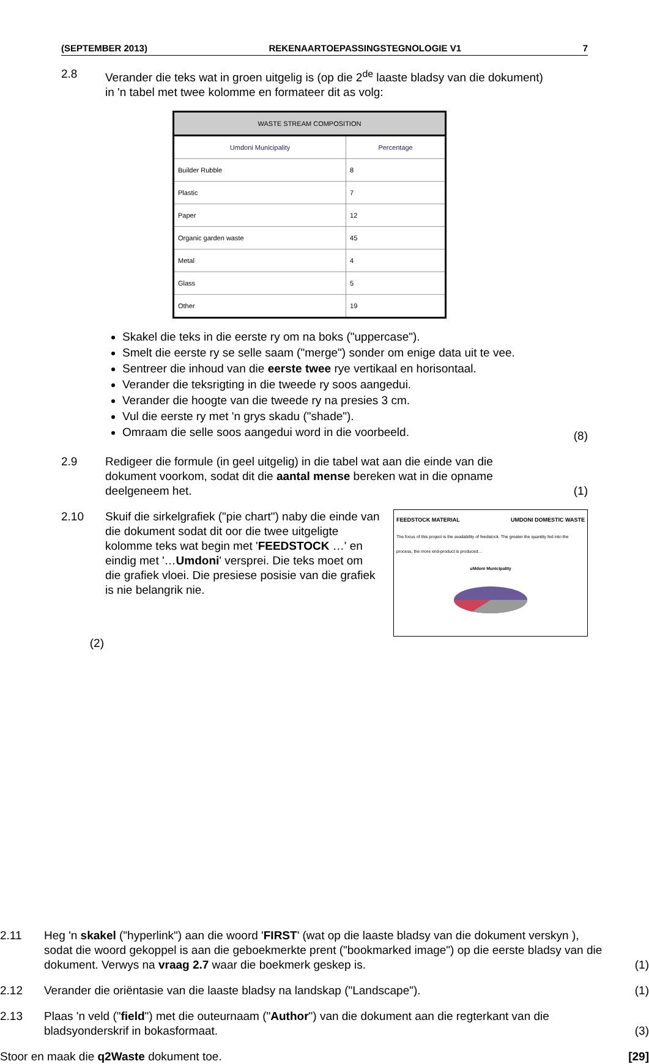(SEPTEMBER 2013) REKENAARTOEPASSINGSTEGNOLOGIE V1 7
2.8 Verander die teks wat in groen uitgelig is (op die 2<sup>de</sup> laaste bladsy van die dokument) in 'n tabel met twee kolomme en formateer dit as volg:
| WASTE STREAM COMPOSITION | |
| --- | --- |
| Umdoni Municipality | Percentage |
| Builder Rubble | 8 |
| Plastic | 7 |
| Paper | 12 |
| Organic garden waste | 45 |
| Metal | 4 |
| Glass | 5 |
| Other | 19 |
Skakel die teks in die eerste ry om na boks ("uppercase").
Smelt die eerste ry se selle saam ("merge") sonder om enige data uit te vee.
Sentreer die inhoud van die eerste twee rye vertikaal en horisontaal.
Verander die teksrigting in die tweede ry soos aangedui.
Verander die hoogte van die tweede ry na presies 3 cm.
Vul die eerste ry met 'n grys skadu ("shade").
Omraam die selle soos aangedui word in die voorbeeld.
(8)
2.9 Redigeer die formule (in geel uitgelig) in die tabel wat aan die einde van die dokument voorkom, sodat dit die aantal mense bereken wat in die opname deelgeneem het.
(1)
2.10 Skuif die sirkelgrafiek ("pie chart") naby die einde van die dokument sodat dit oor die twee uitgeligte kolomme teks wat begin met 'FEEDSTOCK …' en eindig met '…Umdoni' versprei. Die teks moet om die grafiek vloei. Die presiese posisie van die grafiek is nie belangrik nie.
FEEDSTOCK MATERIAL UMDONI DOMESTIC WASTE
The focus of this project is the availability of feedstock. The greater the quantity fed into the process, the more end-product is produced…
uMdoni Municipality
(2)
2.11 Heg 'n skakel ("hyperlink") aan die woord 'FIRST' (wat op die laaste bladsy van die dokument verskyn ), sodat die woord gekoppel is aan die geboekmerkte prent ("bookmarked image") op die eerste bladsy van die dokument. Verwys na vraag 2.7 waar die boekmerk geskep is.
(1)
2.12 Verander die oriëntasie van die laaste bladsy na landskap ("Landscape").
(1)
2.13 Plaas 'n veld ("field") met die outeurnaam ("Author") van die dokument aan die regterkant van die bladsyonderskrif in bokasformaat.
(3)
Stoor en maak die q2Waste dokument toe.
[29]